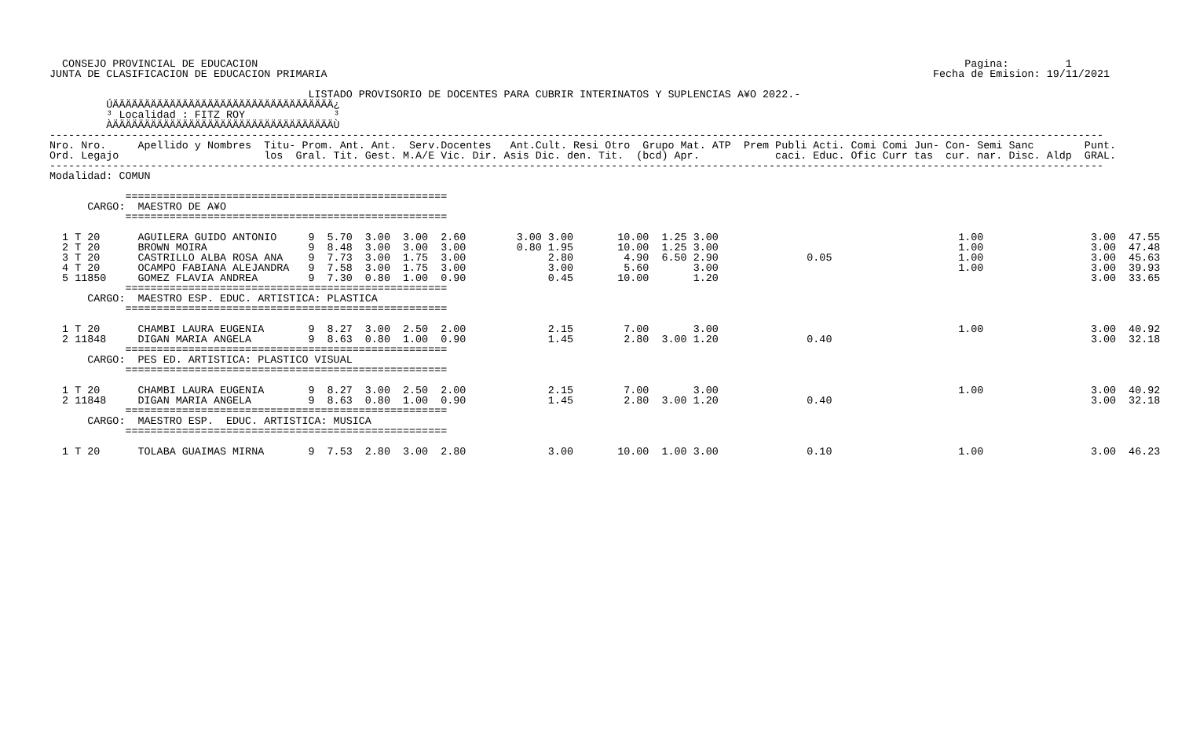CONSEJO PROVINCIAL DE EDUCACION                                                                                                                Pagina:         1
JUNTA DE CLASIFICACION DE EDUCACION PRIMARIA                                                                                                Fecha de Emision: 19/11/2021

                                         LISTADO PROVISORIO DE DOCENTES PARA CUBRIR INTERINATOS Y SUPLENCIAS A¥O 2022.-
         ÚÄÄÄÄÄÄÄÄÄÄÄÄÄÄÄÄÄÄÄÄÄÄÄÄÄÄÄÄÄÄÄÄÄÄÄ¿
         ³ Localidad : FITZ ROY              ³
         ÀÄÄÄÄÄÄÄÄÄÄÄÄÄÄÄÄÄÄÄÄÄÄÄÄÄÄÄÄÄÄÄÄÄÄÄÙ
-----------------------------------------------------------------------------------------------------------------------------------------------------------------------
Nro. Nro.     Apellido y Nombres  Titu- Prom. Ant. Ant.  Serv.Docentes   Ant.Cult. Resi Otro  Grupo Mat. ATP  Prem Publi Acti. Comi Comi Jun- Con- Semi Sanc        Punt.
Ord. Legajo                       los  Gral. Tit. Gest. M.A/E Vic. Dir. Asis Dic. den. Tit.  (bcd) Apr.            caci. Educ. Ofic Curr tas  cur. nar. Disc. Aldp  GRAL.
-----------------------------------------------------------------------------------------------------------------------------------------------------------------------
Modalidad: COMUN

            ===================================================
      CARGO:  MAESTRO DE A¥O
            ===================================================

  1 T 20      AGUILERA GUIDO ANTONIO     9  5.70  3.00  3.00  2.60        3.00 3.00       10.00  1.25 3.00                                      1.00                 3.00  47.55
  2 T 20      BROWN MOIRA                9  8.48  3.00  3.00  3.00        0.80 1.95       10.00  1.25 3.00                                      1.00                 3.00  47.48
  3 T 20      CASTRILLO ALBA ROSA ANA    9  7.73  3.00  1.75  3.00             2.80        4.90  6.50 2.90              0.05                    1.00                 3.00  45.63
  4 T 20      OCAMPO FABIANA ALEJANDRA   9  7.58  3.00  1.75  3.00             3.00        5.60       3.00                                      1.00                 3.00  39.93
  5 11850     GOMEZ FLAVIA ANDREA        9  7.30  0.80  1.00  0.90             0.45       10.00       1.20                                                           3.00  33.65
            ===================================================
      CARGO:  MAESTRO ESP. EDUC. ARTISTICA: PLASTICA
            ===================================================

  1 T 20      CHAMBI LAURA EUGENIA       9  8.27  3.00  2.50  2.00             2.15        7.00       3.00                                      1.00                 3.00  40.92
  2 11848     DIGAN MARIA ANGELA         9  8.63  0.80  1.00  0.90             1.45        2.80  3.00 1.20              0.40                                         3.00  32.18
            ===================================================
      CARGO:  PES ED. ARTISTICA: PLASTICO VISUAL
            ===================================================

  1 T 20      CHAMBI LAURA EUGENIA       9  8.27  3.00  2.50  2.00             2.15        7.00       3.00                                      1.00                 3.00  40.92
  2 11848     DIGAN MARIA ANGELA         9  8.63  0.80  1.00  0.90             1.45        2.80  3.00 1.20              0.40                                         3.00  32.18
            ===================================================
      CARGO:  MAESTRO ESP.  EDUC. ARTISTICA: MUSICA
            ===================================================

  1 T 20      TOLABA GUAIMAS MIRNA       9  7.53  2.80  3.00  2.80             3.00       10.00  1.00 3.00              0.10                    1.00                 3.00  46.23